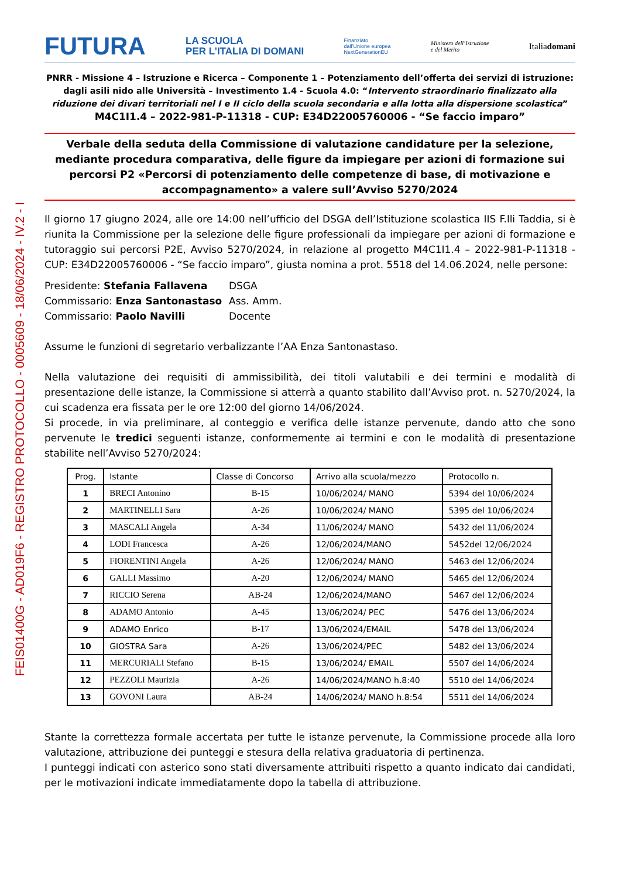FEIS01400G - AD019F6 - REGISTRO PROTOCOLLO - 0005609 - 18/06/2024 - IV.2 - I
FUTURA LA SCUOLA
PER L’ITALIA DI DOMANI Finanziato
dall’Unione europea
NextGenerationEU Ministero dell’Istruzione
e del Merito Italiadomani
PNRR - Missione 4 – Istruzione e Ricerca – Componente 1 – Potenziamento dell’offerta dei servizi di istruzione: dagli asili nido alle Università – Investimento 1.4 - Scuola 4.0: “Intervento straordinario finalizzato alla riduzione dei divari territoriali nel I e II ciclo della scuola secondaria e alla lotta alla dispersione scolastica”
M4C1I1.4 – 2022-981-P-11318 - CUP: E34D22005760006 - “Se faccio imparo”
Verbale della seduta della Commissione di valutazione candidature per la selezione, mediante procedura comparativa, delle figure da impiegare per azioni di formazione sui percorsi P2 «Percorsi di potenziamento delle competenze di base, di motivazione e accompagnamento» a valere sull’Avviso 5270/2024
Il giorno 17 giugno 2024, alle ore 14:00 nell’ufficio del DSGA dell’Istituzione scolastica IIS F.lli Taddia, si è riunita la Commissione per la selezione delle figure professionali da impiegare per azioni di formazione e tutoraggio sui percorsi P2E, Avviso 5270/2024, in relazione al progetto M4C1I1.4 – 2022-981-P-11318 - CUP: E34D22005760006 - “Se faccio imparo”, giusta nomina a prot. 5518 del 14.06.2024, nelle persone:
| Presidente: Stefania Fallavena | DSGA |
| Commissario: Enza Santonastaso | Ass. Amm. |
| Commissario: Paolo Navilli | Docente |
Assume le funzioni di segretario verbalizzante l’AA Enza Santonastaso.
Nella valutazione dei requisiti di ammissibilità, dei titoli valutabili e dei termini e modalità di presentazione delle istanze, la Commissione si atterrà a quanto stabilito dall’Avviso prot. n. 5270/2024, la cui scadenza era fissata per le ore 12:00 del giorno 14/06/2024.
Si procede, in via preliminare, al conteggio e verifica delle istanze pervenute, dando atto che sono pervenute le tredici seguenti istanze, conformemente ai termini e con le modalità di presentazione stabilite nell’Avviso 5270/2024:
| Prog. | Istante | Classe di Concorso | Arrivo alla scuola/mezzo | Protocollo n. |
| --- | --- | --- | --- | --- |
| 1 | BRECI Antonino | B-15 | 10/06/2024/ MANO | 5394 del 10/06/2024 |
| 2 | MARTINELLI Sara | A-26 | 10/06/2024/ MANO | 5395 del 10/06/2024 |
| 3 | MASCALI Angela | A-34 | 11/06/2024/ MANO | 5432 del 11/06/2024 |
| 4 | LODI Francesca | A-26 | 12/06/2024/MANO | 5452del 12/06/2024 |
| 5 | FIORENTINI Angela | A-26 | 12/06/2024/ MANO | 5463 del 12/06/2024 |
| 6 | GALLI Massimo | A-20 | 12/06/2024/ MANO | 5465 del 12/06/2024 |
| 7 | RICCIO Serena | AB-24 | 12/06/2024/MANO | 5467 del 12/06/2024 |
| 8 | ADAMO Antonio | A-45 | 13/06/2024/ PEC | 5476 del 13/06/2024 |
| 9 | ADAMO Enrico | B-17 | 13/06/2024/EMAIL | 5478 del 13/06/2024 |
| 10 | GIOSTRA Sara | A-26 | 13/06/2024/PEC | 5482 del 13/06/2024 |
| 11 | MERCURIALI Stefano | B-15 | 13/06/2024/ EMAIL | 5507 del 14/06/2024 |
| 12 | PEZZOLI Maurizia | A-26 | 14/06/2024/MANO h.8:40 | 5510 del 14/06/2024 |
| 13 | GOVONI Laura | AB-24 | 14/06/2024/ MANO h.8:54 | 5511 del 14/06/2024 |
Stante la correttezza formale accertata per tutte le istanze pervenute, la Commissione procede alla loro valutazione, attribuzione dei punteggi e stesura della relativa graduatoria di pertinenza.
I punteggi indicati con asterico sono stati diversamente attribuiti rispetto a quanto indicato dai candidati, per le motivazioni indicate immediatamente dopo la tabella di attribuzione.